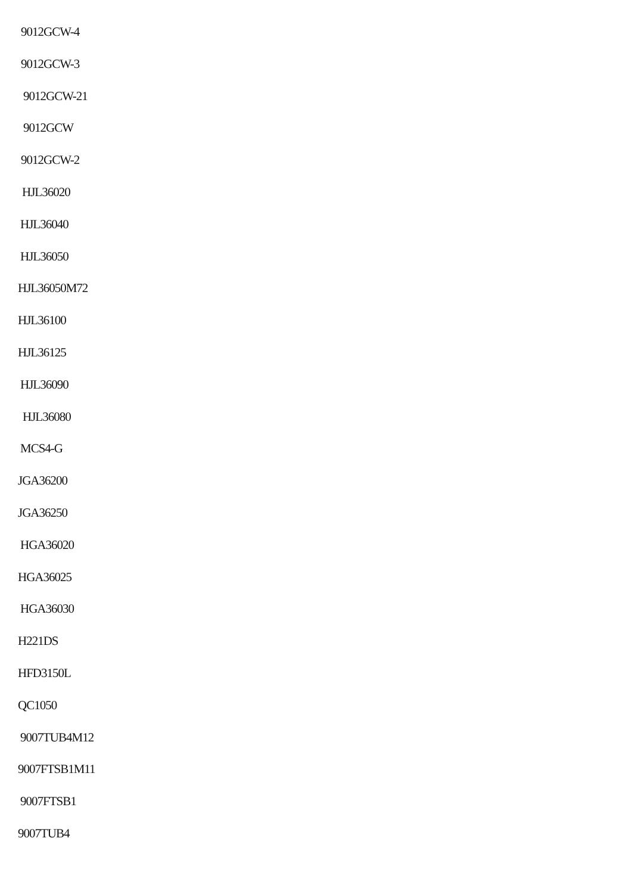9012GCW-4
9012GCW-3
9012GCW-21
9012GCW
9012GCW-2
HJL36020
HJL36040
HJL36050
HJL36050M72
HJL36100
HJL36125
HJL36090
HJL36080
MCS4-G
JGA36200
JGA36250
HGA36020
HGA36025
HGA36030
H221DS
HFD3150L
QC1050
9007TUB4M12
9007FTSB1M11
9007FTSB1
9007TUB4